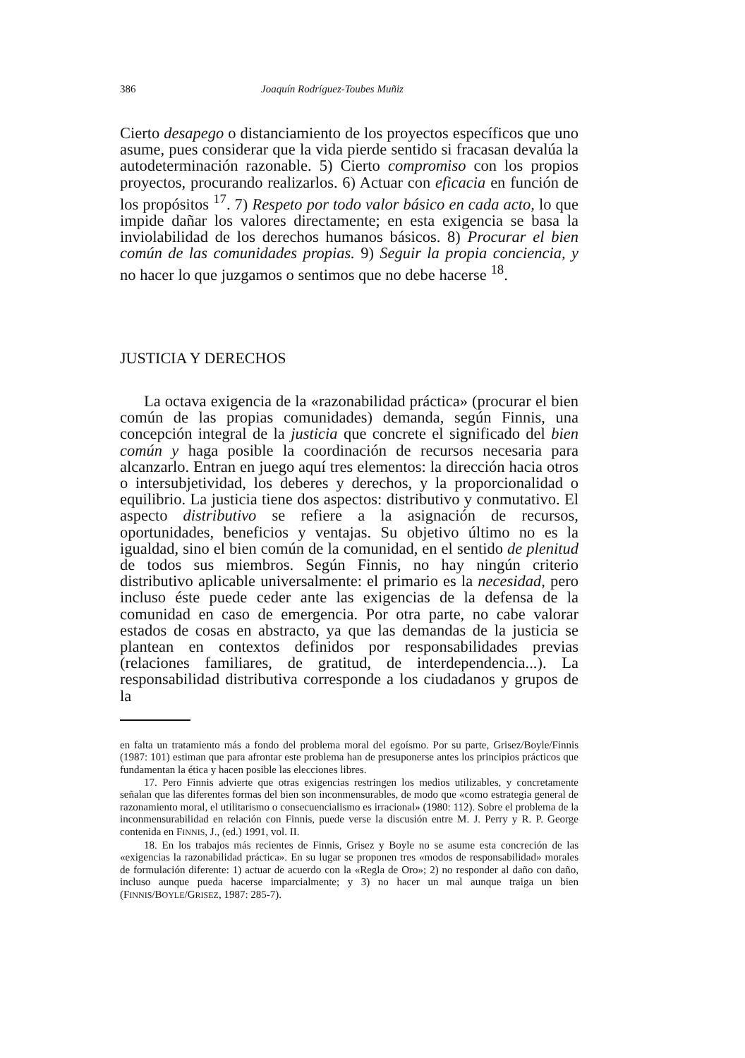386 Joaquín Rodríguez-Toubes Muñiz
Cierto desapego o distanciamiento de los proyectos específicos que uno asume, pues considerar que la vida pierde sentido si fracasan devalúa la autodeterminación razonable. 5) Cierto compromiso con los propios proyectos, procurando realizarlos. 6) Actuar con eficacia en función de los propósitos <sup>17</sup>. 7) Respeto por todo valor básico en cada acto, lo que impide dañar los valores directamente; en esta exigencia se basa la inviolabilidad de los derechos humanos básicos. 8) Procurar el bien común de las comunidades propias. 9) Seguir la propia conciencia, y no hacer lo que juzgamos o sentimos que no debe hacerse <sup>18</sup>.
JUSTICIA Y DERECHOS
La octava exigencia de la «razonabilidad práctica» (procurar el bien común de las propias comunidades) demanda, según Finnis, una concepción integral de la justicia que concrete el significado del bien común y haga posible la coordinación de recursos necesaria para alcanzarlo. Entran en juego aquí tres elementos: la dirección hacia otros o intersubjetividad, los deberes y derechos, y la proporcionalidad o equilibrio. La justicia tiene dos aspectos: distributivo y conmutativo. El aspecto distributivo se refiere a la asignación de recursos, oportunidades, beneficios y ventajas. Su objetivo último no es la igualdad, sino el bien común de la comunidad, en el sentido de plenitud de todos sus miembros. Según Finnis, no hay ningún criterio distributivo aplicable universalmente: el primario es la necesidad, pero incluso éste puede ceder ante las exigencias de la defensa de la comunidad en caso de emergencia. Por otra parte, no cabe valorar estados de cosas en abstracto, ya que las demandas de la justicia se plantean en contextos definidos por responsabilidades previas (relaciones familiares, de gratitud, de interdependencia...). La responsabilidad distributiva corresponde a los ciudadanos y grupos de la
en falta un tratamiento más a fondo del problema moral del egoísmo. Por su parte, Grisez/Boyle/Finnis (1987: 101) estiman que para afrontar este problema han de presuponerse antes los principios prácticos que fundamentan la ética y hacen posible las elecciones libres.
17. Pero Finnis advierte que otras exigencias restringen los medios utilizables, y concretamente señalan que las diferentes formas del bien son inconmensurables, de modo que «como estrategia general de razonamiento moral, el utilitarismo o consecuencialismo es irracional» (1980: 112). Sobre el problema de la inconmensurabilidad en relación con Finnis, puede verse la discusión entre M. J. Perry y R. P. George contenida en FINNIS, J., (ed.) 1991, vol. II.
18. En los trabajos más recientes de Finnis, Grisez y Boyle no se asume esta concreción de las «exigencias la razonabilidad práctica». En su lugar se proponen tres «modos de responsabilidad» morales de formulación diferente: 1) actuar de acuerdo con la «Regla de Oro»; 2) no responder al daño con daño, incluso aunque pueda hacerse imparcialmente; y 3) no hacer un mal aunque traiga un bien (FINNIS/BOYLE/GRISEZ, 1987: 285-7).